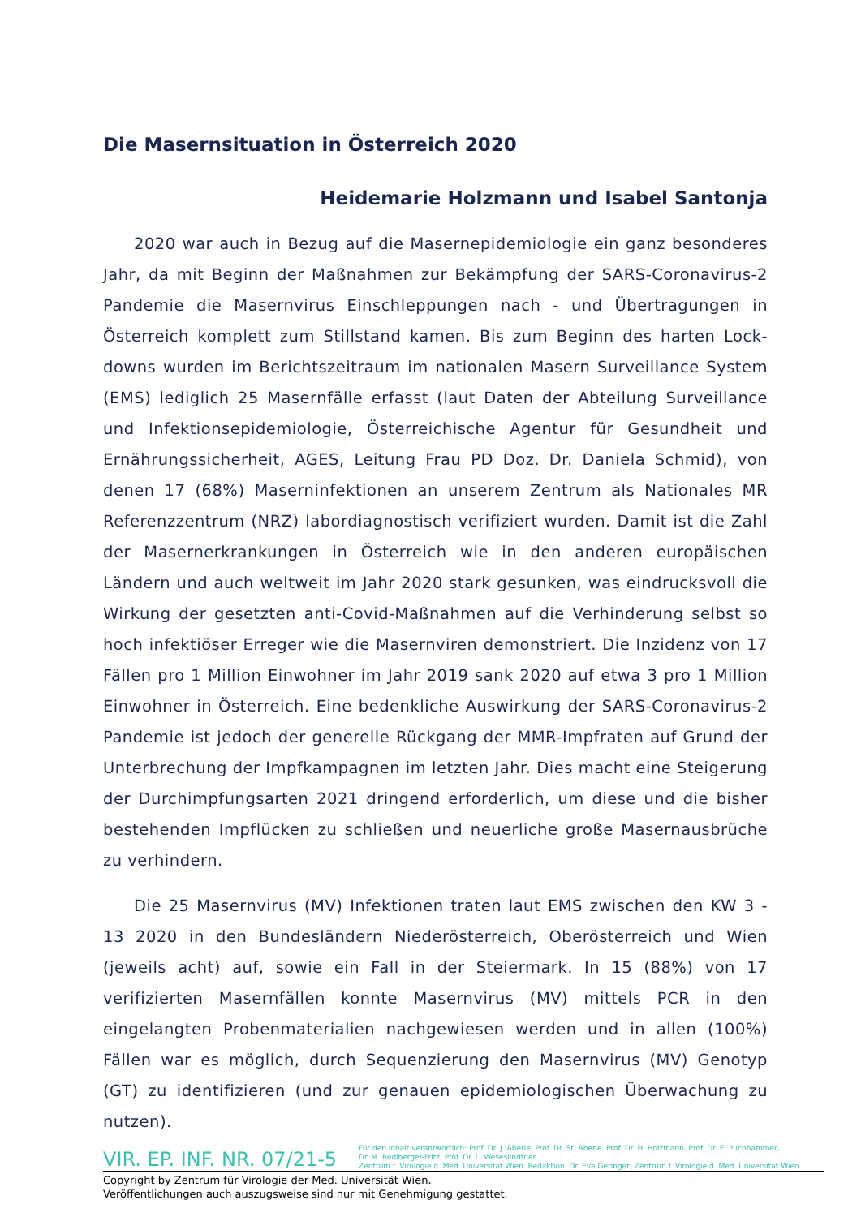Die Masernsituation in Österreich 2020
Heidemarie Holzmann und Isabel Santonja
2020 war auch in Bezug auf die Masernepidemiologie ein ganz besonderes Jahr, da mit Beginn der Maßnahmen zur Bekämpfung der SARS-Coronavirus-2 Pandemie die Masernvirus Einschleppungen nach - und Übertragungen in Österreich komplett zum Stillstand kamen. Bis zum Beginn des harten Lock-downs wurden im Berichtszeitraum im nationalen Masern Surveillance System (EMS) lediglich 25 Masernfälle erfasst (laut Daten der Abteilung Surveillance und Infektionsepidemiologie, Österreichische Agentur für Gesundheit und Ernährungssicherheit, AGES, Leitung Frau PD Doz. Dr. Daniela Schmid), von denen 17 (68%) Maserninfektionen an unserem Zentrum als Nationales MR Referenzzentrum (NRZ) labordiagnostisch verifiziert wurden. Damit ist die Zahl der Masernerkrankungen in Österreich wie in den anderen europäischen Ländern und auch weltweit im Jahr 2020 stark gesunken, was eindrucksvoll die Wirkung der gesetzten anti-Covid-Maßnahmen auf die Verhinderung selbst so hoch infektiöser Erreger wie die Masernviren demonstriert. Die Inzidenz von 17 Fällen pro 1 Million Einwohner im Jahr 2019 sank 2020 auf etwa 3 pro 1 Million Einwohner in Österreich. Eine bedenkliche Auswirkung der SARS-Coronavirus-2 Pandemie ist jedoch der generelle Rückgang der MMR-Impfraten auf Grund der Unterbrechung der Impfkampagnen im letzten Jahr. Dies macht eine Steigerung der Durchimpfungsarten 2021 dringend erforderlich, um diese und die bisher bestehenden Impflücken zu schließen und neuerliche große Masernausbrüche zu verhindern.
Die 25 Masernvirus (MV) Infektionen traten laut EMS zwischen den KW 3 - 13 2020 in den Bundesländern Niederösterreich, Oberösterreich und Wien (jeweils acht) auf, sowie ein Fall in der Steiermark. In 15 (88%) von 17 verifizierten Masernfällen konnte Masernvirus (MV) mittels PCR in den eingelangten Probenmaterialien nachgewiesen werden und in allen (100%) Fällen war es möglich, durch Sequenzierung den Masernvirus (MV) Genotyp (GT) zu identifizieren (und zur genauen epidemiologischen Überwachung zu nutzen).
VIR. EP. INF. NR. 07/21-5
Für den Inhalt verantwortlich: Prof. Dr. J. Aberle, Prof. Dr. St. Aberle, Prof. Dr. H. Holzmann, Prof. Dr. E. Puchhammer,
Dr. M. Redlberger-Fritz, Prof. Dr. L. Weseslindtner
Zentrum f. Virologie d. Med. Universität Wien. Redaktion: Dr. Eva Geringer; Zentrum f. Virologie d. Med. Universität Wien
Copyright by Zentrum für Virologie der Med. Universität Wien.
Veröffentlichungen auch auszugsweise sind nur mit Genehmigung gestattet.